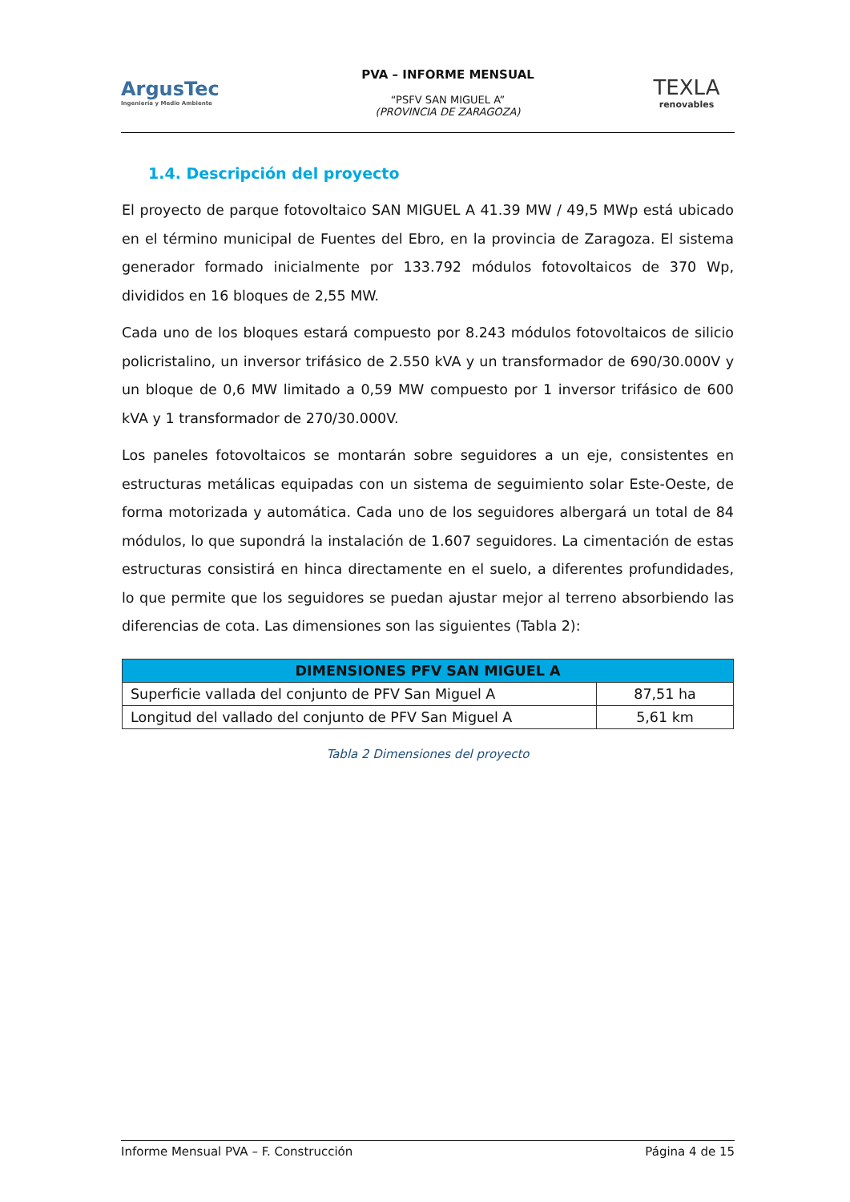ArgusTec
Ingeniería y Medio Ambiente
PVA – INFORME MENSUAL
“PSFV SAN MIGUEL A”
(PROVINCIA DE ZARAGOZA)
TEXLA
renovables
1.4. Descripción del proyecto
El proyecto de parque fotovoltaico SAN MIGUEL A 41.39 MW / 49,5 MWp está ubicado en el término municipal de Fuentes del Ebro, en la provincia de Zaragoza. El sistema generador formado inicialmente por 133.792 módulos fotovoltaicos de 370 Wp, divididos en 16 bloques de 2,55 MW.
Cada uno de los bloques estará compuesto por 8.243 módulos fotovoltaicos de silicio policristalino, un inversor trifásico de 2.550 kVA y un transformador de 690/30.000V y un bloque de 0,6 MW limitado a 0,59 MW compuesto por 1 inversor trifásico de 600 kVA y 1 transformador de 270/30.000V.
Los paneles fotovoltaicos se montarán sobre seguidores a un eje, consistentes en estructuras metálicas equipadas con un sistema de seguimiento solar Este-Oeste, de forma motorizada y automática. Cada uno de los seguidores albergará un total de 84 módulos, lo que supondrá la instalación de 1.607 seguidores. La cimentación de estas estructuras consistirá en hinca directamente en el suelo, a diferentes profundidades, lo que permite que los seguidores se puedan ajustar mejor al terreno absorbiendo las diferencias de cota. Las dimensiones son las siguientes (Tabla 2):
| DIMENSIONES PFV SAN MIGUEL A | |
| --- | --- |
| Superficie vallada del conjunto de PFV San Miguel A | 87,51 ha |
| Longitud del vallado del conjunto de PFV San Miguel A | 5,61 km |
Tabla 2 Dimensiones del proyecto
Informe Mensual PVA – F. Construcción Página 4 de 15